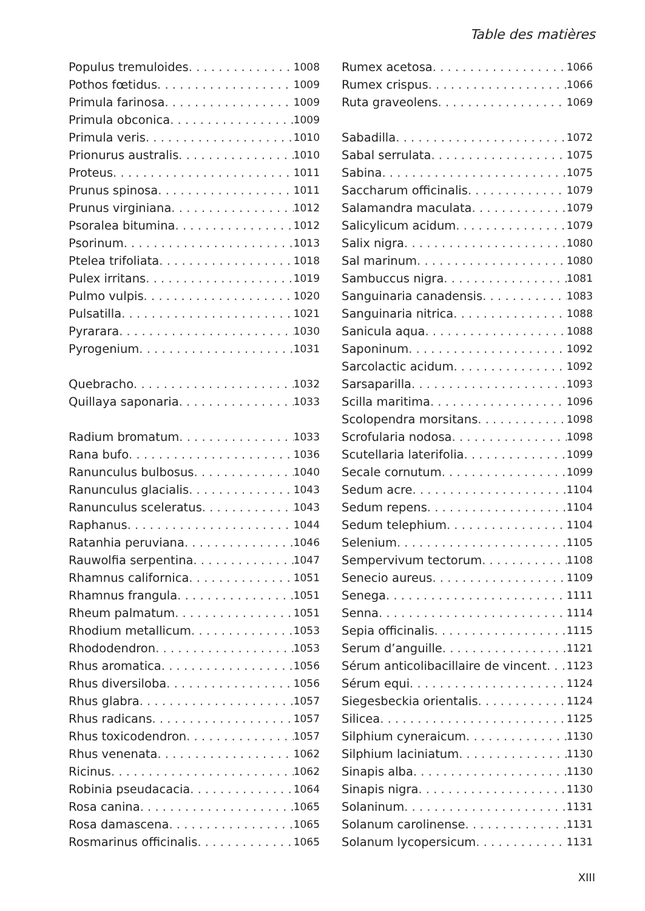Table des matières
Populus tremuloides 1008
Pothos fœtidus 1009
Primula farinosa 1009
Primula obconica 1009
Primula veris 1010
Prionurus australis 1010
Proteus 1011
Prunus spinosa 1011
Prunus virginiana 1012
Psoralea bitumina 1012
Psorinum 1013
Ptelea trifoliata 1018
Pulex irritans 1019
Pulmo vulpis 1020
Pulsatilla 1021
Pyrarara 1030
Pyrogenium 1031
Quebracho 1032
Quillaya saponaria 1033
Radium bromatum 1033
Rana bufo 1036
Ranunculus bulbosus 1040
Ranunculus glacialis 1043
Ranunculus sceleratus 1043
Raphanus 1044
Ratanhia peruviana 1046
Rauwolfia serpentina 1047
Rhamnus californica 1051
Rhamnus frangula 1051
Rheum palmatum 1051
Rhodium metallicum 1053
Rhododendron 1053
Rhus aromatica 1056
Rhus diversiloba 1056
Rhus glabra 1057
Rhus radicans 1057
Rhus toxicodendron 1057
Rhus venenata 1062
Ricinus 1062
Robinia pseudacacia 1064
Rosa canina 1065
Rosa damascena 1065
Rosmarinus officinalis 1065
Rumex acetosa 1066
Rumex crispus 1066
Ruta graveolens 1069
Sabadilla 1072
Sabal serrulata 1075
Sabina 1075
Saccharum officinalis 1079
Salamandra maculata 1079
Salicylicum acidum 1079
Salix nigra 1080
Sal marinum 1080
Sambuccus nigra 1081
Sanguinaria canadensis 1083
Sanguinaria nitrica 1088
Sanicula aqua 1088
Saponinum 1092
Sarcolactic acidum 1092
Sarsaparilla 1093
Scilla maritima 1096
Scolopendra morsitans 1098
Scrofularia nodosa 1098
Scutellaria laterifolia 1099
Secale cornutum 1099
Sedum acre 1104
Sedum repens 1104
Sedum telephium 1104
Selenium 1105
Sempervivum tectorum 1108
Senecio aureus 1109
Senega 1111
Senna 1114
Sepia officinalis 1115
Serum d’anguille 1121
Sérum anticolibacillaire de vincent 1123
Sérum equi 1124
Siegesbeckia orientalis 1124
Silicea 1125
Silphium cyneraicum 1130
Silphium laciniatum 1130
Sinapis alba 1130
Sinapis nigra 1130
Solaninum 1131
Solanum carolinense 1131
Solanum lycopersicum 1131
XIII